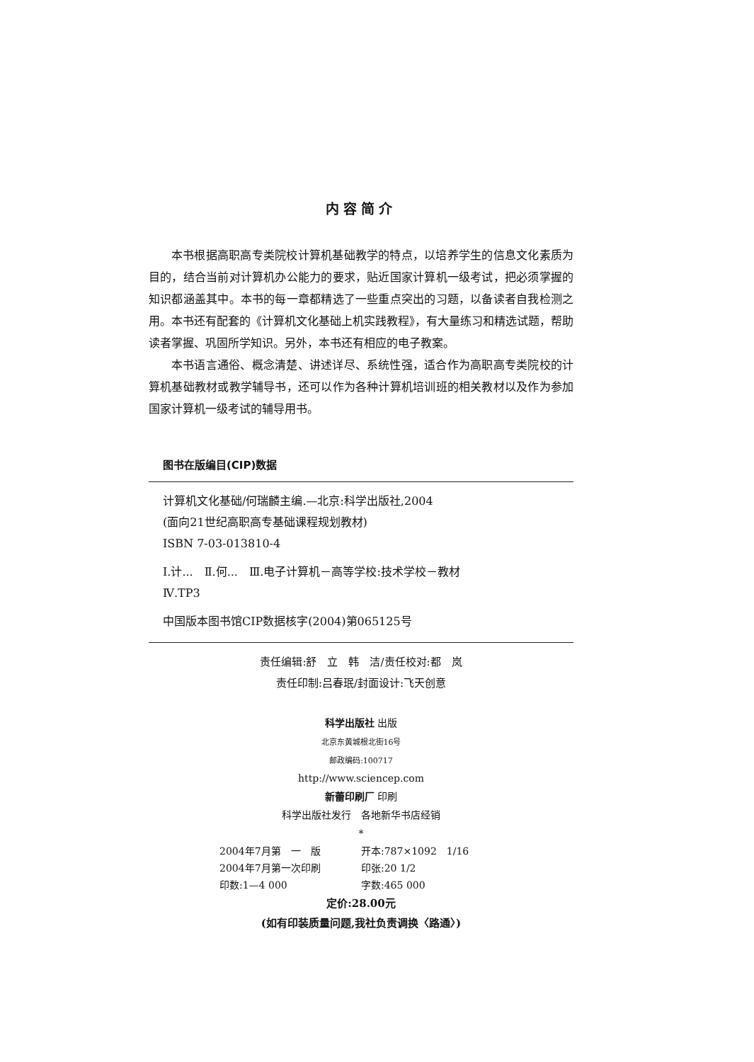内容简介
本书根据高职高专类院校计算机基础教学的特点，以培养学生的信息文化素质为目的，结合当前对计算机办公能力的要求，贴近国家计算机一级考试，把必须掌握的知识都涵盖其中。本书的每一章都精选了一些重点突出的习题，以备读者自我检测之用。本书还有配套的《计算机文化基础上机实践教程》，有大量练习和精选试题，帮助读者掌握、巩固所学知识。另外，本书还有相应的电子教案。
本书语言通俗、概念清楚、讲述详尽、系统性强，适合作为高职高专类院校的计算机基础教材或教学辅导书，还可以作为各种计算机培训班的相关教材以及作为参加国家计算机一级考试的辅导用书。
图书在版编目(CIP)数据
计算机文化基础/何瑞麟主编.—北京:科学出版社,2004
(面向21世纪高职高专基础课程规划教材)
ISBN 7-03-013810-4
Ⅰ.计...　Ⅱ.何...　Ⅲ.电子计算机－高等学校:技术学校－教材
Ⅳ.TP3
中国版本图书馆CIP数据核字(2004)第065125号
责任编辑:舒　立　韩　洁/责任校对:都　岚
责任印制:吕春珉/封面设计:飞天创意
科学出版社 出版
北京东黄城根北街16号
邮政编码:100717
http://www.sciencep.com
新蕾印刷厂 印刷
科学出版社发行　各地新华书店经销
*
2004年7月第　一　版 开本:787×1092　1/16 2004年7月第一次印刷 印张:20 1/2 印数:1—4 000 字数:465 000
定价:28.00元
(如有印装质量问题,我社负责调换〈路通〉)